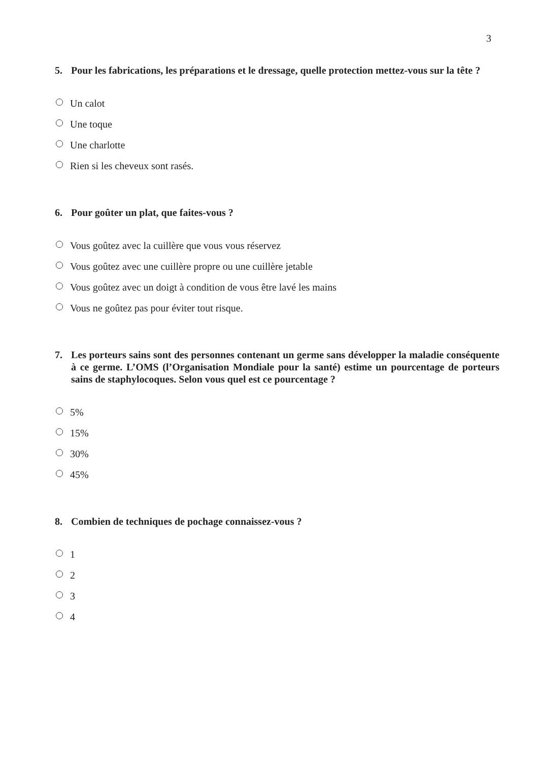3
5. Pour les fabrications, les préparations et le dressage, quelle protection mettez-vous sur la tête ?
Un calot
Une toque
Une charlotte
Rien si les cheveux sont rasés.
6. Pour goûter un plat, que faites-vous ?
Vous goûtez avec la cuillère que vous vous réservez
Vous goûtez avec une cuillère propre ou une cuillère jetable
Vous goûtez avec un doigt à condition de vous être lavé les mains
Vous ne goûtez pas pour éviter tout risque.
7. Les porteurs sains sont des personnes contenant un germe sans développer la maladie conséquente à ce germe. L’OMS (l’Organisation Mondiale pour la santé) estime un pourcentage de porteurs sains de staphylocoques. Selon vous quel est ce pourcentage ?
5%
15%
30%
45%
8. Combien de techniques de pochage connaissez-vous ?
1
2
3
4